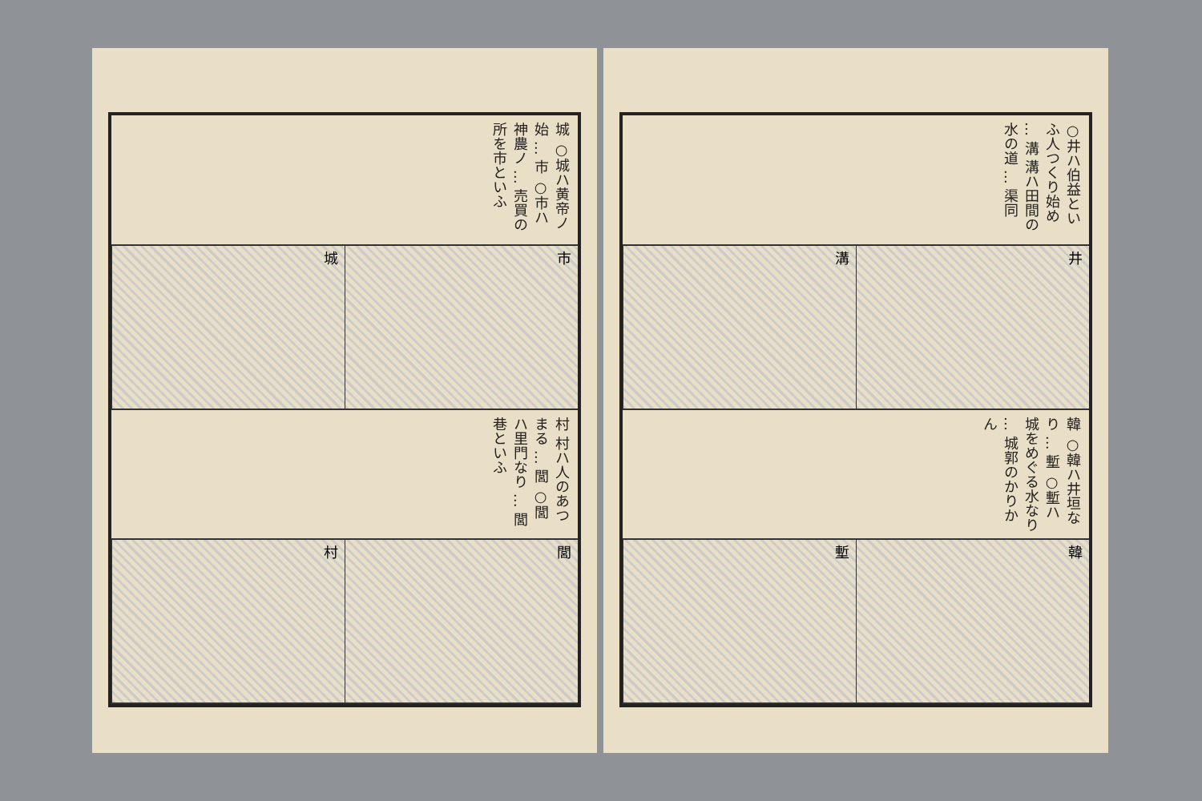城 ○城ハ黄帝ノ始 … 市 ○市ハ神農ノ … 売買の所を市といふ
城
市
村 村ハ人のあつまる … 閭 ○閭ハ里門なり … 閭巷といふ
村
閭
○井ハ伯益といふ人つくり始め … 溝 溝ハ田間の水の道 … 渠同
溝
井
韓 ○韓ハ井垣なり … 塹 ○塹ハ城をめぐる水なり … 城郭のかりかん
塹
韓